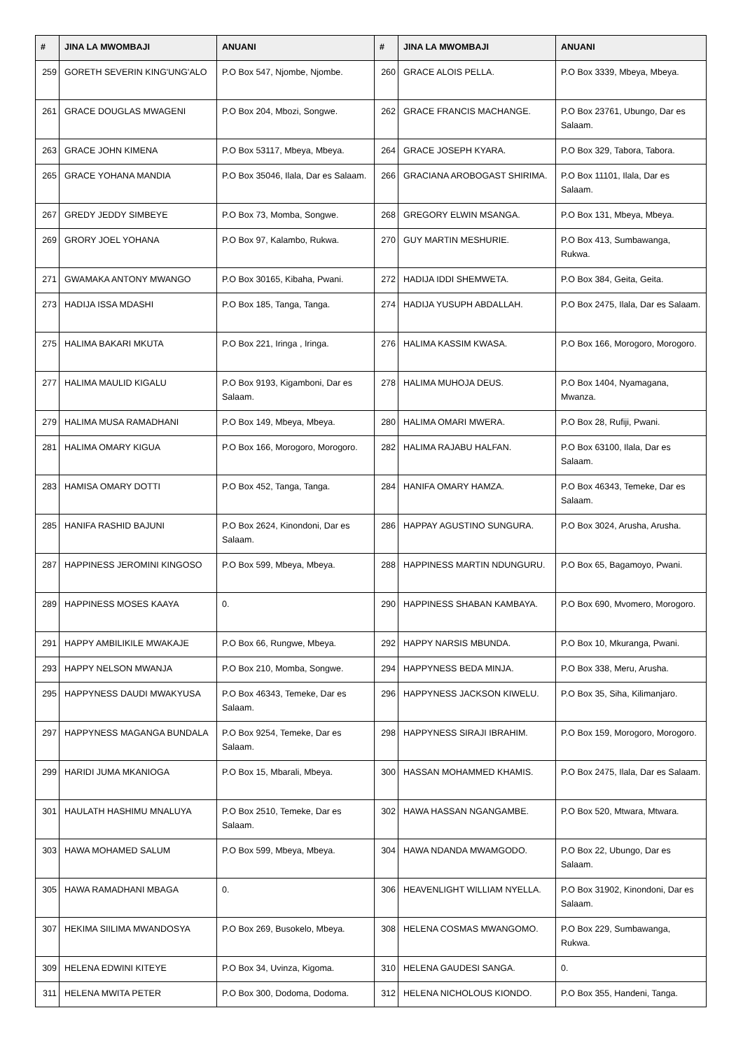| # | JINA LA MWOMBAJI | ANUANI | # | JINA LA MWOMBAJI | ANUANI |
| --- | --- | --- | --- | --- | --- |
| 259 | GORETH SEVERIN KING'UNG'ALO | P.O Box 547, Njombe, Njombe. | 260 | GRACE ALOIS PELLA. | P.O Box 3339, Mbeya, Mbeya. |
| 261 | GRACE DOUGLAS MWAGENI | P.O Box 204, Mbozi, Songwe. | 262 | GRACE FRANCIS MACHANGE. | P.O Box 23761, Ubungo, Dar es Salaam. |
| 263 | GRACE JOHN KIMENA | P.O Box 53117, Mbeya, Mbeya. | 264 | GRACE JOSEPH KYARA. | P.O Box 329, Tabora, Tabora. |
| 265 | GRACE YOHANA MANDIA | P.O Box 35046, Ilala, Dar es Salaam. | 266 | GRACIANA AROBOGAST SHIRIMA. | P.O Box 11101, Ilala, Dar es Salaam. |
| 267 | GREDY JEDDY SIMBEYE | P.O Box 73, Momba, Songwe. | 268 | GREGORY ELWIN MSANGA. | P.O Box 131, Mbeya, Mbeya. |
| 269 | GRORY JOEL YOHANA | P.O Box 97, Kalambo, Rukwa. | 270 | GUY MARTIN MESHURIE. | P.O Box 413, Sumbawanga, Rukwa. |
| 271 | GWAMAKA ANTONY MWANGO | P.O Box 30165, Kibaha, Pwani. | 272 | HADIJA IDDI SHEMWETA. | P.O Box 384, Geita, Geita. |
| 273 | HADIJA ISSA MDASHI | P.O Box 185, Tanga, Tanga. | 274 | HADIJA YUSUPH ABDALLAH. | P.O Box 2475, Ilala, Dar es Salaam. |
| 275 | HALIMA BAKARI MKUTA | P.O Box 221, Iringa , Iringa. | 276 | HALIMA KASSIM KWASA. | P.O Box 166, Morogoro, Morogoro. |
| 277 | HALIMA MAULID KIGALU | P.O Box 9193, Kigamboni, Dar es Salaam. | 278 | HALIMA MUHOJA DEUS. | P.O Box 1404, Nyamagana, Mwanza. |
| 279 | HALIMA MUSA RAMADHANI | P.O Box 149, Mbeya, Mbeya. | 280 | HALIMA OMARI MWERA. | P.O Box 28, Rufiji, Pwani. |
| 281 | HALIMA OMARY KIGUA | P.O Box 166, Morogoro, Morogoro. | 282 | HALIMA RAJABU HALFAN. | P.O Box 63100, Ilala, Dar es Salaam. |
| 283 | HAMISA OMARY DOTTI | P.O Box 452, Tanga, Tanga. | 284 | HANIFA OMARY HAMZA. | P.O Box 46343, Temeke, Dar es Salaam. |
| 285 | HANIFA RASHID BAJUNI | P.O Box 2624, Kinondoni, Dar es Salaam. | 286 | HAPPAY AGUSTINO SUNGURA. | P.O Box 3024, Arusha, Arusha. |
| 287 | HAPPINESS JEROMINI KINGOSO | P.O Box 599, Mbeya, Mbeya. | 288 | HAPPINESS MARTIN NDUNGURU. | P.O Box 65, Bagamoyo, Pwani. |
| 289 | HAPPINESS MOSES KAAYA | 0. | 290 | HAPPINESS SHABAN KAMBAYA. | P.O Box 690, Mvomero, Morogoro. |
| 291 | HAPPY AMBILIKILE MWAKAJE | P.O Box 66, Rungwe, Mbeya. | 292 | HAPPY NARSIS MBUNDA. | P.O Box 10, Mkuranga, Pwani. |
| 293 | HAPPY NELSON MWANJA | P.O Box 210, Momba, Songwe. | 294 | HAPPYNESS BEDA MINJA. | P.O Box 338, Meru, Arusha. |
| 295 | HAPPYNESS DAUDI MWAKYUSA | P.O Box 46343, Temeke, Dar es Salaam. | 296 | HAPPYNESS JACKSON KIWELU. | P.O Box 35, Siha, Kilimanjaro. |
| 297 | HAPPYNESS MAGANGA BUNDALA | P.O Box 9254, Temeke, Dar es Salaam. | 298 | HAPPYNESS SIRAJI IBRAHIM. | P.O Box 159, Morogoro, Morogoro. |
| 299 | HARIDI JUMA MKANIOGA | P.O Box 15, Mbarali, Mbeya. | 300 | HASSAN MOHAMMED KHAMIS. | P.O Box 2475, Ilala, Dar es Salaam. |
| 301 | HAULATH HASHIMU MNALUYA | P.O Box 2510, Temeke, Dar es Salaam. | 302 | HAWA HASSAN NGANGAMBE. | P.O Box 520, Mtwara, Mtwara. |
| 303 | HAWA MOHAMED SALUM | P.O Box 599, Mbeya, Mbeya. | 304 | HAWA NDANDA MWAMGODO. | P.O Box 22, Ubungo, Dar es Salaam. |
| 305 | HAWA RAMADHANI MBAGA | 0. | 306 | HEAVENLIGHT WILLIAM NYELLA. | P.O Box 31902, Kinondoni, Dar es Salaam. |
| 307 | HEKIMA SIILIMA MWANDOSYA | P.O Box 269, Busokelo, Mbeya. | 308 | HELENA COSMAS MWANGOMO. | P.O Box 229, Sumbawanga, Rukwa. |
| 309 | HELENA EDWINI KITEYE | P.O Box 34, Uvinza, Kigoma. | 310 | HELENA GAUDESI SANGA. | 0. |
| 311 | HELENA MWITA PETER | P.O Box 300, Dodoma, Dodoma. | 312 | HELENA NICHOLOUS KIONDO. | P.O Box 355, Handeni, Tanga. |